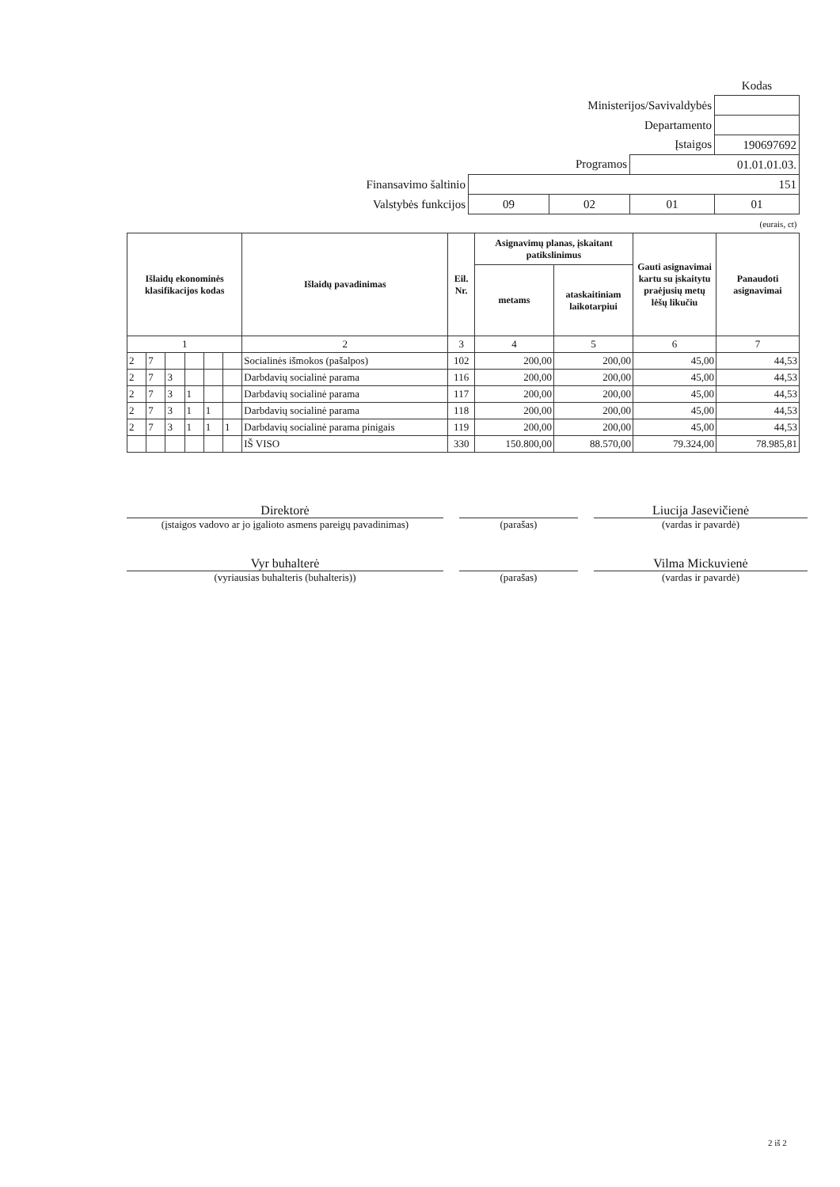| | | | | Kodas |
| Ministerijos/Savivaldybės | | | | |
| Departamento | | | | |
| Įstaigos | | | | 190697692 |
| Programos | | | 01.01.01.03. | |
| Finansavimo šaltinio | 151 | | | |
| Valstybės funkcijos | 09 | 02 | 01 | 01 |
| (eurais, ct) | | | | |
| Išlaidų ekonominės klasifikacijos kodas | | | | | | Išlaidų pavadinimas | Eil. Nr. | Asignavimų planas, įskaitant patikslinimus | | Gauti asignavimai kartu su įskaitytu praėjusių metų lėšų likučiu | Panaudoti asignavimai |
| --- | --- | --- | --- | --- | --- | --- | --- | --- | --- | --- | --- |
| | | | | | | | | metams | ataskaitiniam laikotarpiui | | |
| 1 | | | | | | 2 | 3 | 4 | 5 | 6 | 7 |
| 2 | 7 | | | | | Socialinės išmokos (pašalpos) | 102 | 200,00 | 200,00 | 45,00 | 44,53 |
| 2 | 7 | 3 | | | | Darbdavių socialinė parama | 116 | 200,00 | 200,00 | 45,00 | 44,53 |
| 2 | 7 | 3 | 1 | | | Darbdavių socialinė parama | 117 | 200,00 | 200,00 | 45,00 | 44,53 |
| 2 | 7 | 3 | 1 | 1 | | Darbdavių socialinė parama | 118 | 200,00 | 200,00 | 45,00 | 44,53 |
| 2 | 7 | 3 | 1 | 1 | 1 | Darbdavių socialinė parama pinigais | 119 | 200,00 | 200,00 | 45,00 | 44,53 |
| | | | | | | IŠ VISO | 330 | 150.800,00 | 88.570,00 | 79.324,00 | 78.985,81 |
Direktorė
(įstaigos vadovo ar jo įgalioto asmens pareigų pavadinimas)
(parašas)
Liucija Jasevičienė
(vardas ir pavardė)
Vyr buhalterė
(vyriausias buhalteris (buhalteris))
(parašas)
Vilma Mickuvienė
(vardas ir pavardė)
2 iš 2